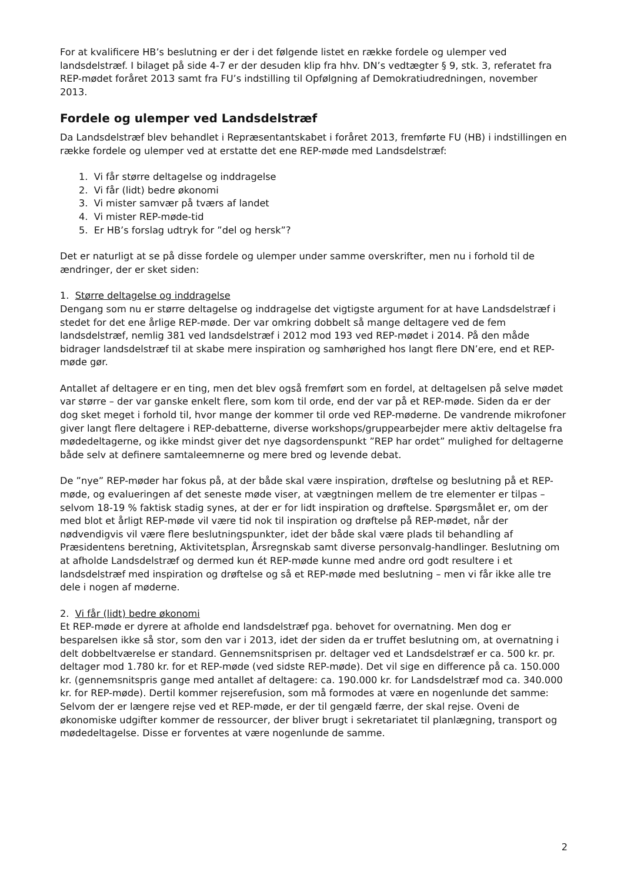For at kvalificere HB’s beslutning er der i det følgende listet en række fordele og ulemper ved landsdelstræf. I bilaget på side 4-7 er der desuden klip fra hhv. DN’s vedtægter § 9, stk. 3, referatet fra REP-mødet foråret 2013 samt fra FU’s indstilling til Opfølgning af Demokratiud­redningen, november 2013.
Fordele og ulemper ved Landsdelstræf
Da Landsdelstræf blev behandlet i Repræsentantskabet i foråret 2013, fremførte FU (HB) i ind­stillingen en række fordele og ulemper ved at erstatte det ene REP-møde med Landsdelstræf:
1. Vi får større deltagelse og inddragelse
2. Vi får (lidt) bedre økonomi
3. Vi mister samvær på tværs af landet
4. Vi mister REP-møde-tid
5. Er HB’s forslag udtryk for ”del og hersk”?
Det er naturligt at se på disse fordele og ulemper under samme overskrifter, men nu i forhold til de ændringer, der er sket siden:
1. Større deltagelse og inddragelse
Dengang som nu er større deltagelse og inddragelse det vigtigste argument for at have Lands­delstræf i stedet for det ene årlige REP-møde. Der var omkring dobbelt så mange deltagere ved de fem landsdelstræf, nemlig 381 ved landsdelstræf i 2012 mod 193 ved REP-mødet i 2014. På den måde bidrager landsdelstræf til at skabe mere inspiration og samhørighed hos langt flere DN’ere, end et REP-møde gør.
Antallet af deltagere er en ting, men det blev også fremført som en fordel, at deltagelsen på selve mødet var større – der var ganske enkelt flere, som kom til orde, end der var på et REP-møde. Siden da er der dog sket meget i forhold til, hvor mange der kommer til orde ved REP-møderne. De vandrende mikrofoner giver langt flere deltagere i REP-debatterne, diverse work­shops/gruppearbejder mere aktiv deltagelse fra mødedeltagerne, og ikke mindst giver det nye dagsordenspunkt ”REP har ordet” mulighed for deltagerne både selv at definere samtaleem­nerne og mere bred og levende debat.
De ”nye” REP-møder har fokus på, at der både skal være inspiration, drøftelse og beslutning på et REP-møde, og evalueringen af det seneste møde viser, at vægtningen mellem de tre elementer er tilpas – selvom 18-19 % faktisk stadig synes, at der er for lidt inspiration og drøftelse. Spørgsmålet er, om der med blot et årligt REP-møde vil være tid nok til inspiration og drøftelse på REP-mødet, når der nødvendigvis vil være flere beslutningspunkter, idet der både skal være plads til behandling af Præsidentens beretning, Aktivitetsplan, Årsregnskab samt diverse personvalg-handlinger. Beslutning om at afholde Landsdelstræf og dermed kun ét REP-møde kunne med andre ord godt resultere i et landsdelstræf med inspiration og drøftelse og så et REP-møde med beslutning – men vi får ikke alle tre dele i nogen af møderne.
2. Vi får (lidt) bedre økonomi
Et REP-møde er dyrere at afholde end landsdelstræf pga. behovet for overnatning. Men dog er besparelsen ikke så stor, som den var i 2013, idet der siden da er truffet beslutning om, at overnatning i delt dobbeltværelse er standard. Gennemsnitsprisen pr. deltager ved et Lands­delstræf er ca. 500 kr. pr. deltager mod 1.780 kr. for et REP-møde (ved sidste REP-møde). Det vil sige en difference på ca. 150.000 kr. (gennemsnitspris gange med antallet af deltagere: ca. 190.000 kr. for Landsdelstræf mod ca. 340.000 kr. for REP-møde). Dertil kommer rejserefusi­on, som må formodes at være en nogenlunde det samme: Selvom der er længere rejse ved et REP-møde, er der til gengæld færre, der skal rejse. Oveni de økonomiske udgifter kommer de ressourcer, der bliver brugt i sekretariatet til planlægning, transport og mødedeltagelse. Disse er forventes at være nogenlunde de samme.
2